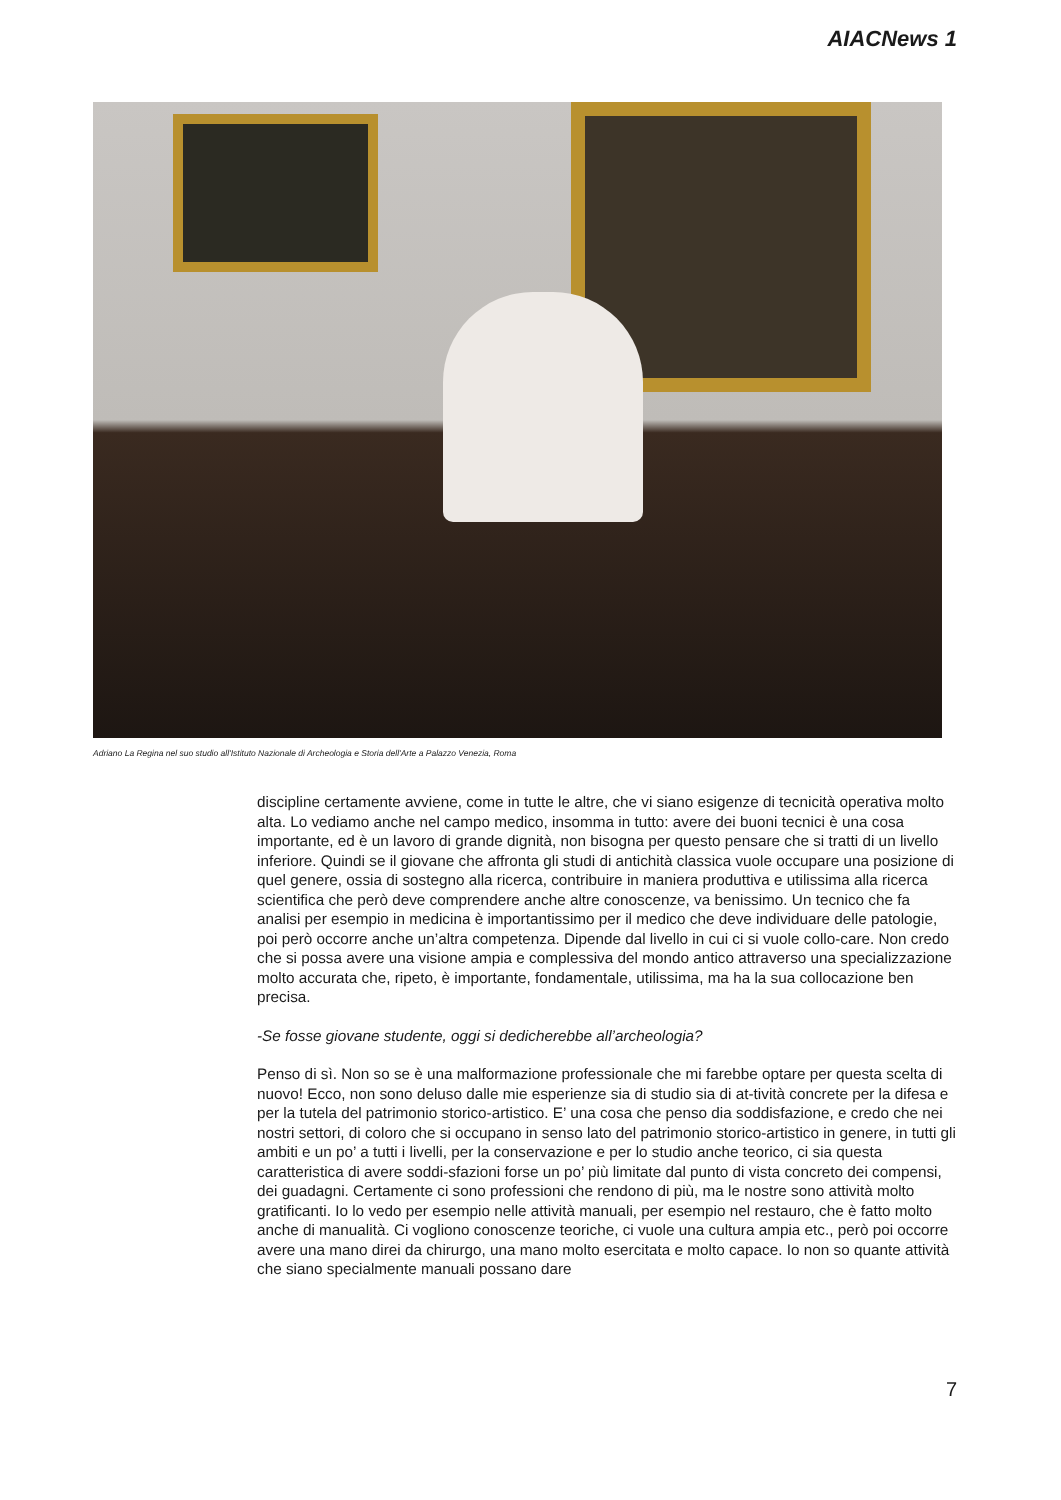AIACNews 1
Adriano La Regina nel suo studio all'Istituto Nazionale di Archeologia e Storia dell'Arte a Palazzo Venezia, Roma
discipline certamente avviene, come in tutte le altre, che vi siano esigenze di tecnicità operativa molto alta. Lo vediamo anche nel campo medico, insomma in tutto: avere dei buoni tecnici è una cosa importante, ed è un lavoro di grande dignità, non bisogna per questo pensare che si tratti di un livello inferiore. Quindi se il giovane che affronta gli studi di antichità classica vuole occupare una posizione di quel genere, ossia di sostegno alla ricerca, contribuire in maniera produttiva e utilissima alla ricerca scientifica che però deve comprendere anche altre conoscenze, va benissimo. Un tecnico che fa analisi per esempio in medicina è importantissimo per il medico che deve individuare delle patologie, poi però occorre anche un’altra competenza. Dipende dal livello in cui ci si vuole collo-care. Non credo che si possa avere una visione ampia e complessiva del mondo antico attraverso una specializzazione molto accurata che, ripeto, è importante, fondamentale, utilissima, ma ha la sua collocazione ben precisa.
-Se fosse giovane studente, oggi si dedicherebbe all’archeologia?
Penso di sì. Non so se è una malformazione professionale che mi farebbe optare per questa scelta di nuovo! Ecco, non sono deluso dalle mie esperienze sia di studio sia di at-tività concrete per la difesa e per la tutela del patrimonio storico-artistico. E’ una cosa che penso dia soddisfazione, e credo che nei nostri settori, di coloro che si occupano in senso lato del patrimonio storico-artistico in genere, in tutti gli ambiti e un po’ a tutti i livelli, per la conservazione e per lo studio anche teorico, ci sia questa caratteristica di avere soddi-sfazioni forse un po’ più limitate dal punto di vista concreto dei compensi, dei guadagni. Certamente ci sono professioni che rendono di più, ma le nostre sono attività molto gratificanti. Io lo vedo per esempio nelle attività manuali, per esempio nel restauro, che è fatto molto anche di manualità. Ci vogliono conoscenze teoriche, ci vuole una cultura ampia etc., però poi occorre avere una mano direi da chirurgo, una mano molto esercitata e molto capace. Io non so quante attività che siano specialmente manuali possano dare
7